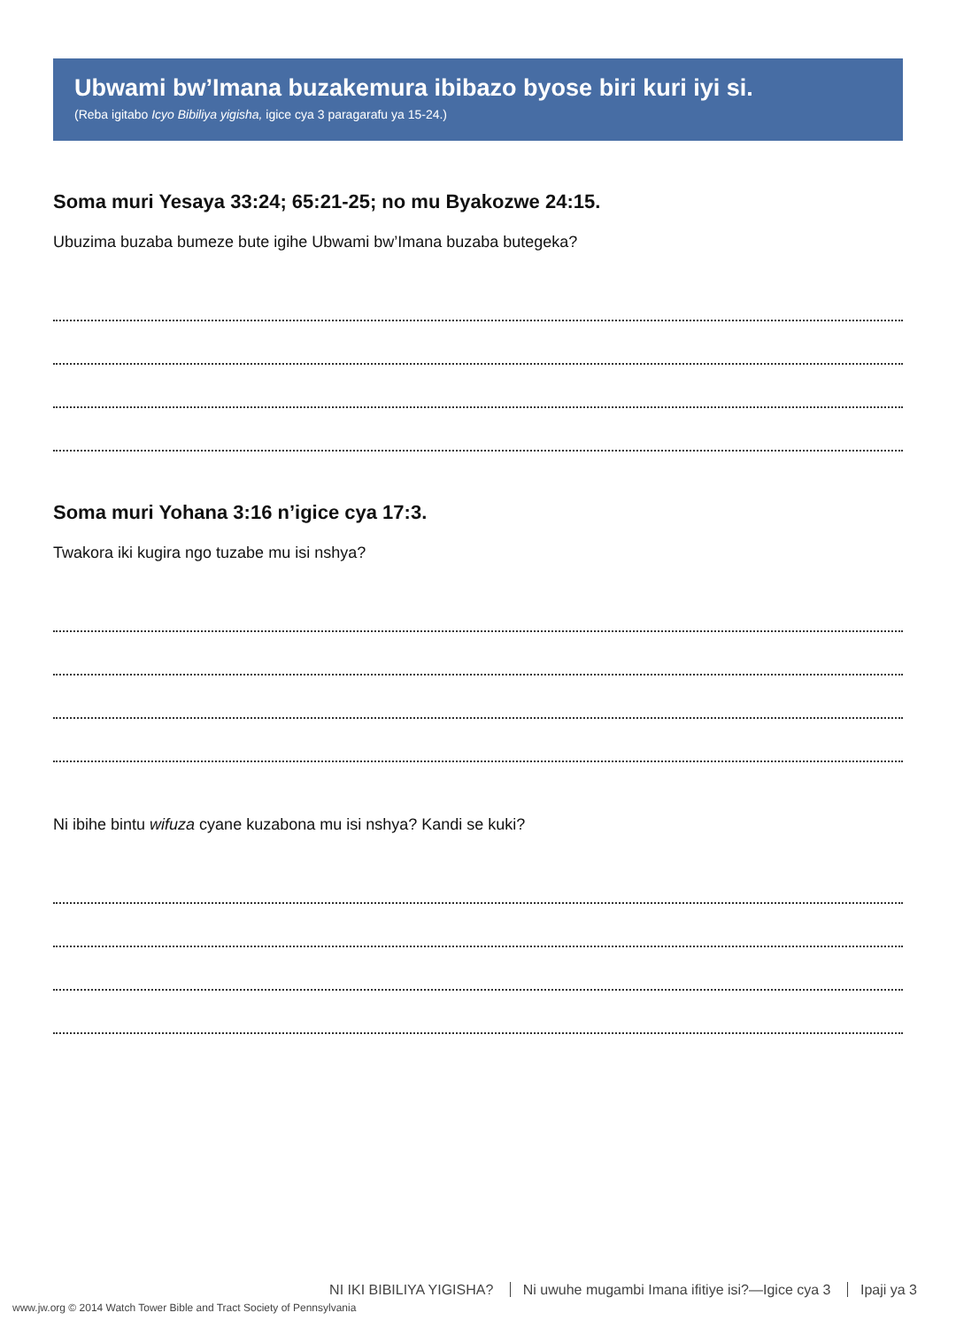Ubwami bw’Imana buzakemura ibibazo byose biri kuri iyi si.
(Reba igitabo Icyo Bibiliya yigisha, igice cya 3 paragarafu ya 15-24.)
Soma muri Yesaya 33:24; 65:21-25; no mu Byakozwe 24:15.
Ubuzima buzaba bumeze bute igihe Ubwami bw’Imana buzaba butegeka?
Soma muri Yohana 3:16 n’igice cya 17:3.
Twakora iki kugira ngo tuzabe mu isi nshya?
Ni ibihe bintu wifuza cyane kuzabona mu isi nshya? Kandi se kuki?
NI IKI BIBILIYA YIGISHA? Ni uwuhe mugambi Imana ifitiye isi?—Igice cya 3 Ipaji ya 3
www.jw.org © 2014 Watch Tower Bible and Tract Society of Pennsylvania